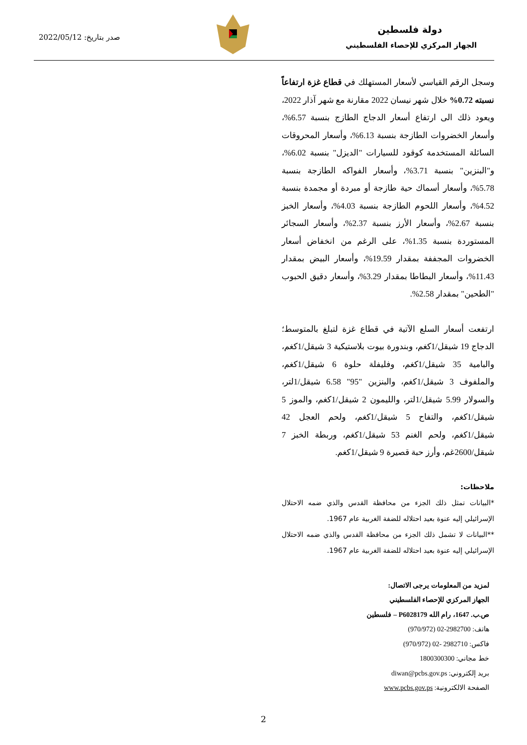دولة فلسطين
الجهاز المركزي للإحصاء الفلسطيني
صدر بتاريخ: 2022/05/12
وسجل الرقم القياسي لأسعار المستهلك في قطاع غزة ارتفاعاً نسبته 0.72% خلال شهر نيسان 2022 مقارنة مع شهر آذار 2022، ويعود ذلك الى ارتفاع أسعار الدجاج الطازج بنسبة 6.57%، وأسعار الخضروات الطازجة بنسبة 6.13%، وأسعار المحروقات السائلة المستخدمة كوقود للسيارات "الديزل" بنسبة 6.02%، و"البنزين" بنسبة 3.71%، وأسعار الفواكه الطازجة بنسبة 5.78%، وأسعار أسماك حية طازجة أو مبردة أو مجمدة بنسبة 4.52%، وأسعار اللحوم الطازجة بنسبة 4.03%، وأسعار الخبز بنسبة 2.67%، وأسعار الأرز بنسبة 2.37%، وأسعار السجائر المستوردة بنسبة 1.35%، على الرغم من انخفاض أسعار الخضروات المجففة بمقدار 19.59%، وأسعار البيض بمقدار 11.43%، وأسعار البطاطا بمقدار 3.29%، وأسعار دقيق الحبوب "الطحين" بمقدار 2.58%.
ارتفعت أسعار السلع الآتية في قطاع غزة لتبلغ بالمتوسط؛ الدجاج 19 شيقل/1كغم، وبندورة بيوت بلاستيكية 3 شيقل/1كغم، والبامية 35 شيقل/1كغم، وفليفلة حلوة 6 شيقل/1كغم، والملفوف 3 شيقل/1كغم، والبنزين "95" 6.58 شيقل/1لتر، والسولار 5.99 شيقل/1لتر، والليمون 2 شيقل/1كغم، والموز 5 شيقل/1كغم، والتفاح 5 شيقل/1كغم، ولحم العجل 42 شيقل/1كغم، ولحم الغنم 53 شيقل/1كغم، وربطة الخبز 7 شيقل/2600غم، وأرز حبة قصيرة 9 شيقل/1كغم.
ملاحظات:
*البيانات تمثل ذلك الجزء من محافظة القدس والذي ضمه الاحتلال الإسرائيلي إليه عنوة بعيد احتلاله للضفة الغربية عام 1967.
**البيانات لا تشمل ذلك الجزء من محافظة القدس والذي ضمه الاحتلال الإسرائيلي إليه عنوة بعيد احتلاله للضفة الغربية عام 1967.
لمزيد من المعلومات يرجى الاتصال:
الجهاز المركزي للإحصاء الفلسطيني
ص.ب. 1647، رام الله P6028179 – فلسطين
هاتف: 2982700-02 (970/972)
فاكس: 2982710 -02 (970/972)
خط مجاني: 1800300300
بريد إلكتروني: diwan@pcbs.gov.ps
الصفحة الالكترونية: www.pcbs.gov.ps
2